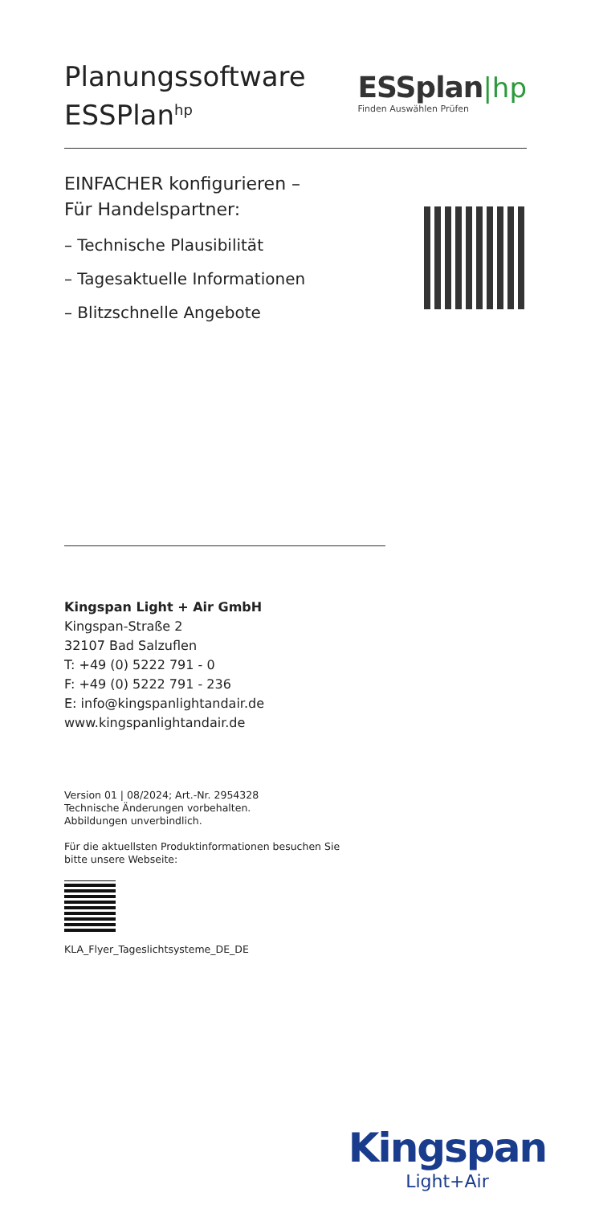Planungssoftware
ESSPlan<sup>hp</sup>
ESSplan|hp
Finden Auswählen Prüfen
EINFACHER konfigurieren –
Für Handelspartner:
– Technische Plausibilität
– Tagesaktuelle Informationen
– Blitzschnelle Angebote
Kingspan Light + Air GmbH
Kingspan-Straße 2
32107 Bad Salzuflen
T: +49 (0) 5222 791 - 0
F: +49 (0) 5222 791 - 236
E: info@kingspanlightandair.de
www.kingspanlightandair.de
Version 01 | 08/2024; Art.-Nr. 2954328
Technische Änderungen vorbehalten.
Abbildungen unverbindlich.
Für die aktuellsten Produktinformationen besuchen Sie
bitte unsere Webseite:
KLA_Flyer_Tageslichtsysteme_DE_DE
Kingspan
Light+Air